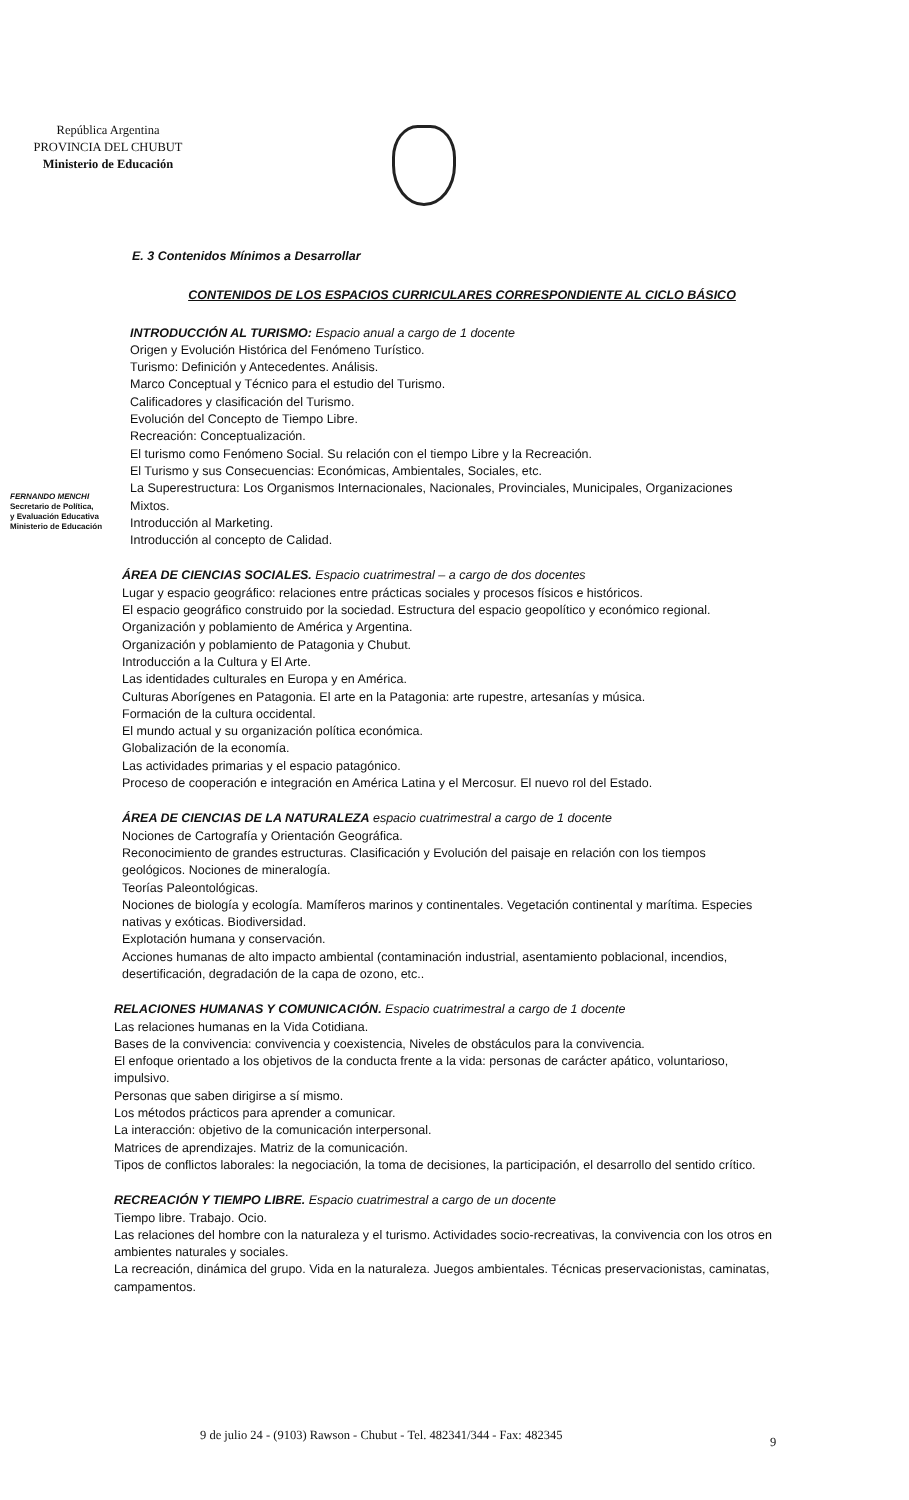República Argentina
PROVINCIA DEL CHUBUT
Ministerio de Educación
FERNANDO MENCHI
Secretario de Política,
y Evaluación Educativa
Ministerio de Educación
E. 3 Contenidos Mínimos a Desarrollar
CONTENIDOS DE LOS ESPACIOS CURRICULARES CORRESPONDIENTE AL CICLO BÁSICO
INTRODUCCIÓN AL TURISMO: Espacio anual a cargo de 1 docente
Origen y Evolución Histórica del Fenómeno Turístico.
Turismo: Definición y Antecedentes. Análisis.
Marco Conceptual y Técnico para el estudio del Turismo.
Calificadores y clasificación del Turismo.
Evolución del Concepto de Tiempo Libre.
Recreación: Conceptualización.
El turismo como Fenómeno Social. Su relación con el tiempo Libre y la Recreación.
El Turismo y sus Consecuencias: Económicas, Ambientales, Sociales, etc.
La Superestructura: Los Organismos Internacionales, Nacionales, Provinciales, Municipales, Organizaciones Mixtos.
Introducción al Marketing.
Introducción al concepto de Calidad.
ÁREA DE CIENCIAS SOCIALES. Espacio cuatrimestral – a cargo de dos docentes
Lugar y espacio geográfico: relaciones entre prácticas sociales y procesos físicos e históricos.
El espacio geográfico construido por la sociedad. Estructura del espacio geopolítico y económico regional.
Organización y poblamiento de América y Argentina.
Organización y poblamiento de Patagonia y Chubut.
Introducción a la Cultura y El Arte.
Las identidades culturales en Europa y en América.
Culturas Aborígenes en Patagonia. El arte en la Patagonia: arte rupestre, artesanías y música.
Formación de la cultura occidental.
El mundo actual y su organización política económica.
Globalización de la economía.
Las actividades primarias y el espacio patagónico.
Proceso de cooperación e integración en América Latina y el Mercosur. El nuevo rol del Estado.
ÁREA DE CIENCIAS DE LA NATURALEZA espacio cuatrimestral a cargo de 1 docente
Nociones de Cartografía y Orientación Geográfica.
Reconocimiento de grandes estructuras. Clasificación y Evolución del paisaje en relación con los tiempos geológicos. Nociones de mineralogía.
Teorías Paleontológicas.
Nociones de biología y ecología. Mamíferos marinos y continentales. Vegetación continental y marítima. Especies nativas y exóticas. Biodiversidad.
Explotación humana y conservación.
Acciones humanas de alto impacto ambiental (contaminación industrial, asentamiento poblacional, incendios, desertificación, degradación de la capa de ozono, etc..
RELACIONES HUMANAS Y COMUNICACIÓN. Espacio cuatrimestral a cargo de 1 docente
Las relaciones humanas en la Vida Cotidiana.
Bases de la convivencia: convivencia y coexistencia, Niveles de obstáculos para la convivencia.
El enfoque orientado a los objetivos de la conducta frente a la vida: personas de carácter apático, voluntarioso, impulsivo.
Personas que saben dirigirse a sí mismo.
Los métodos prácticos para aprender a comunicar.
La interacción: objetivo de la comunicación interpersonal.
Matrices de aprendizajes. Matriz de la comunicación.
Tipos de conflictos laborales: la negociación, la toma de decisiones, la participación, el desarrollo del sentido crítico.
RECREACIÓN Y TIEMPO LIBRE. Espacio cuatrimestral a cargo de un docente
Tiempo libre. Trabajo. Ocio.
Las relaciones del hombre con la naturaleza y el turismo. Actividades socio-recreativas, la convivencia con los otros en ambientes naturales y sociales.
La recreación, dinámica del grupo. Vida en la naturaleza. Juegos ambientales. Técnicas preservacionistas, caminatas, campamentos.
9 de julio 24 - (9103) Rawson - Chubut - Tel. 482341/344 - Fax: 482345
9